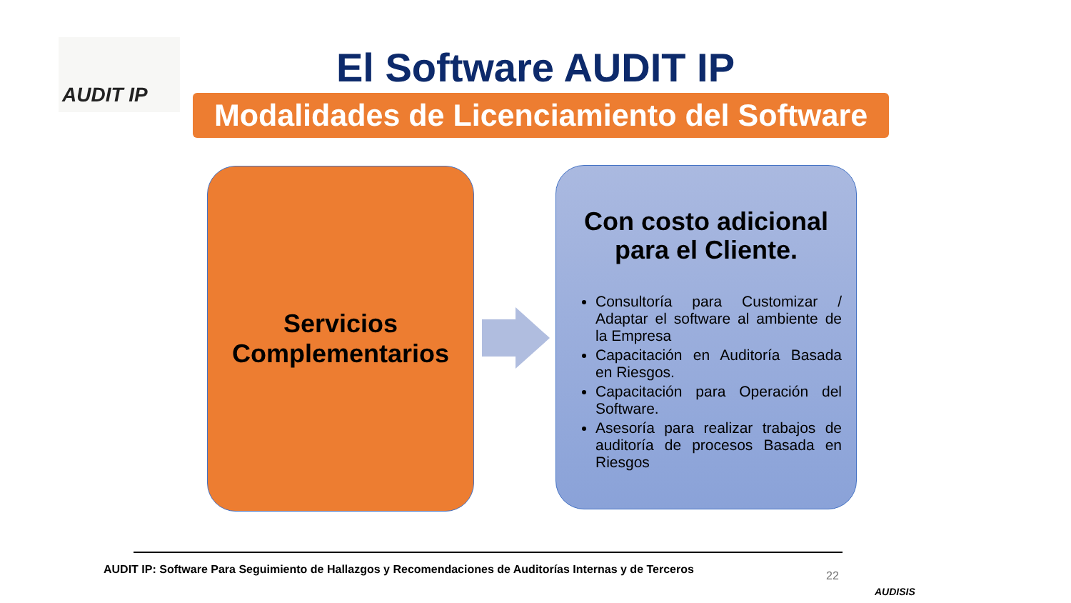AUDIT IP
El Software AUDIT IP
Modalidades de Licenciamiento del Software
Servicios
Complementarios
Con costo adicional para el Cliente.
Consultoría para Customizar / Adaptar el software al ambiente de la Empresa
Capacitación en Auditoría Basada en Riesgos.
Capacitación para Operación del Software.
Asesoría para realizar trabajos de auditoría de procesos Basada en Riesgos
AUDIT IP: Software Para Seguimiento de Hallazgos y Recomendaciones de Auditorías Internas y de Terceros
22
AUDISIS